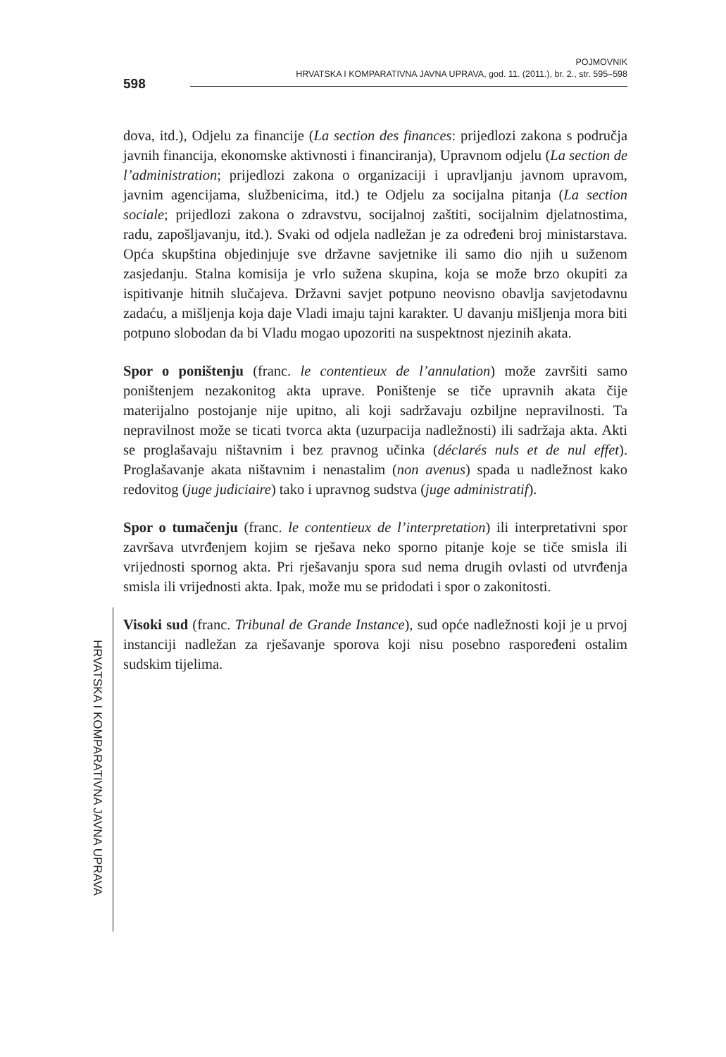598
POJMOVNIK
HRVATSKA I KOMPARATIVNA JAVNA UPRAVA, god. 11. (2011.), br. 2., str. 595–598
dova, itd.), Odjelu za financije (La section des finances: prijedlozi zakona s područja javnih financija, ekonomske aktivnosti i financiranja), Upravnom odjelu (La section de l’administration; prijedlozi zakona o organizaciji i upravljanju javnom upravom, javnim agencijama, službenicima, itd.) te Odjelu za socijalna pitanja (La section sociale; prijedlozi zakona o zdravstvu, socijalnoj zaštiti, socijalnim djelatnostima, radu, zapošljavanju, itd.). Svaki od odjela nadležan je za određeni broj ministarstava. Opća skupština objedinjuje sve državne savjetnike ili samo dio njih u suženom zasjedanju. Stalna komisija je vrlo sužena skupina, koja se može brzo okupiti za ispitivanje hitnih slučajeva. Državni savjet potpuno neovisno obavlja savjetodavnu zadaću, a mišljenja koja daje Vladi imaju tajni karakter. U davanju mišljenja mora biti potpuno slobodan da bi Vladu mogao upozoriti na suspektnost njezinih akata.
Spor o poništenju (franc. le contentieux de l’annulation) može završiti samo poništenjem nezakonitog akta uprave. Poništenje se tiče upravnih akata čije materijalno postojanje nije upitno, ali koji sadržavaju ozbiljne nepravilnosti. Ta nepravilnost može se ticati tvorca akta (uzurpacija nadležnosti) ili sadržaja akta. Akti se proglašavaju ništavnim i bez pravnog učinka (déclarés nuls et de nul effet). Proglašavanje akata ništavnim i nenastalim (non avenus) spada u nadležnost kako redovitog (juge judiciaire) tako i upravnog sudstva (juge administratif).
Spor o tumačenju (franc. le contentieux de l’interpretation) ili interpretativni spor završava utvrđenjem kojim se rješava neko sporno pitanje koje se tiče smisla ili vrijednosti spornog akta. Pri rješavanju spora sud nema drugih ovlasti od utvrđenja smisla ili vrijednosti akta. Ipak, može mu se pridodati i spor o zakonitosti.
Visoki sud (franc. Tribunal de Grande Instance), sud opće nadležnosti koji je u prvoj instanciji nadležan za rješavanje sporova koji nisu posebno raspoređeni ostalim sudskim tijelima.
HRVATSKA I KOMPARATIVNA JAVNA UPRAVA